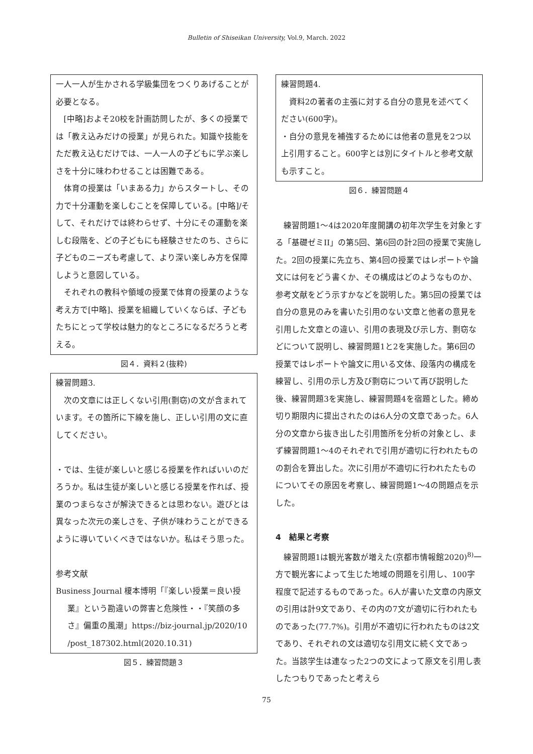Bulletin of Shiseikan University, Vol.9, March. 2022
一人一人が生かされる学級集団をつくりあげることが必要となる。
[中略]およそ20校を計画訪問したが、多くの授業では「教え込みだけの授業」が見られた。知識や技能をただ教え込むだけでは、一人一人の子どもに学ぶ楽しさを十分に味わわせることは困難である。
体育の授業は「いまある力」からスタートし、その力で十分運動を楽しむことを保障している。[中略]/そして、それだけでは終わらせず、十分にその運動を楽しむ段階を、どの子どもにも経験させたのち、さらに子どものニーズも考慮して、より深い楽しみ方を保障しようと意図している。
それぞれの教科や領域の授業で体育の授業のような考え方で[中略]、授業を組織していくならば、子どもたちにとって学校は魅力的なところになるだろうと考える。
図４．資料２(抜粋)
練習問題3.
次の文章には正しくない引用(剽窃)の文が含まれています。その箇所に下線を施し、正しい引用の文に直してください。
・では、生徒が楽しいと感じる授業を作ればいいのだろうか。私は生徒が楽しいと感じる授業を作れば、授業のつまらなさが解決できるとは思わない。遊びとは異なった次元の楽しさを、子供が味わうことができるように導いていくべきではないか。私はそう思った。
参考文献
Business Journal 榎本博明「『楽しい授業＝良い授業』という勘違いの弊害と危険性・・『笑顔の多さ』偏重の風潮」https://biz-journal.jp/2020/10 /post_187302.html(2020.10.31)
図５．練習問題３
練習問題4.
資料2の著者の主張に対する自分の意見を述べてください(600字)。
・自分の意見を補強するためには他者の意見を2つ以上引用すること。600字とは別にタイトルと参考文献も示すこと。
図６．練習問題４
練習問題1〜4は2020年度開講の初年次学生を対象とする「基礎ゼミII」の第5回、第6回の計2回の授業で実施した。2回の授業に先立ち、第4回の授業ではレポートや論文には何をどう書くか、その構成はどのようなものか、参考文献をどう示すかなどを説明した。第5回の授業では自分の意見のみを書いた引用のない文章と他者の意見を引用した文章との違い、引用の表現及び示し方、剽窃などについて説明し、練習問題1と2を実施した。第6回の授業ではレポートや論文に用いる文体、段落内の構成を練習し、引用の示し方及び剽窃について再び説明した後、練習問題3を実施し、練習問題4を宿題とした。締め切り期限内に提出されたのは6人分の文章であった。6人分の文章から抜き出した引用箇所を分析の対象とし、まず練習問題1〜4のそれぞれで引用が適切に行われたものの割合を算出した。次に引用が不適切に行われたたものについてその原因を考察し、練習問題1〜4の問題点を示した。
4　結果と考察
練習問題1は観光客数が増えた(京都市情報館2020)<sup>8)</sup>一方で観光客によって生じた地域の問題を引用し、100字程度で記述するものであった。6人が書いた文章の内原文の引用は計9文であり、その内の7文が適切に行われたものであった(77.7%)。引用が不適切に行われたものは2文であり、それぞれの文は適切な引用文に続く文であった。当該学生は連なった2つの文によって原文を引用し表したつもりであったと考えら
75